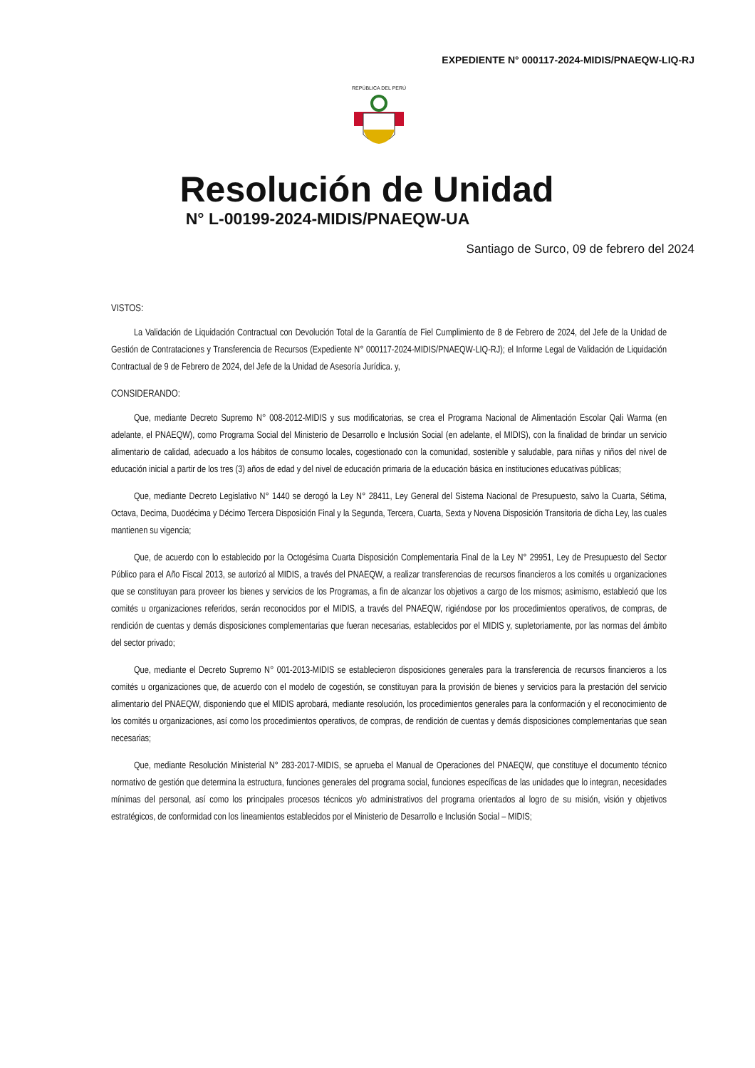EXPEDIENTE N° 000117-2024-MIDIS/PNAEQW-LIQ-RJ
REPÚBLICA DEL PERÚ
Resolución de Unidad
N° L-00199-2024-MIDIS/PNAEQW-UA
Santiago de Surco, 09 de febrero del 2024
VISTOS:
La Validación de Liquidación Contractual con Devolución Total de la Garantía de Fiel Cumplimiento de 8 de Febrero de 2024, del Jefe de la Unidad de Gestión de Contrataciones y Transferencia de Recursos (Expediente N° 000117-2024-MIDIS/PNAEQW-LIQ-RJ); el Informe Legal de Validación de Liquidación Contractual de 9 de Febrero de 2024, del Jefe de la Unidad de Asesoría Jurídica. y,
CONSIDERANDO:
Que, mediante Decreto Supremo N° 008-2012-MIDIS y sus modificatorias, se crea el Programa Nacional de Alimentación Escolar Qali Warma (en adelante, el PNAEQW), como Programa Social del Ministerio de Desarrollo e Inclusión Social (en adelante, el MIDIS), con la finalidad de brindar un servicio alimentario de calidad, adecuado a los hábitos de consumo locales, cogestionado con la comunidad, sostenible y saludable, para niñas y niños del nivel de educación inicial a partir de los tres (3) años de edad y del nivel de educación primaria de la educación básica en instituciones educativas públicas;
Que, mediante Decreto Legislativo N° 1440 se derogó la Ley N° 28411, Ley General del Sistema Nacional de Presupuesto, salvo la Cuarta, Sétima, Octava, Decima, Duodécima y Décimo Tercera Disposición Final y la Segunda, Tercera, Cuarta, Sexta y Novena Disposición Transitoria de dicha Ley, las cuales mantienen su vigencia;
Que, de acuerdo con lo establecido por la Octogésima Cuarta Disposición Complementaria Final de la Ley N° 29951, Ley de Presupuesto del Sector Público para el Año Fiscal 2013, se autorizó al MIDIS, a través del PNAEQW, a realizar transferencias de recursos financieros a los comités u organizaciones que se constituyan para proveer los bienes y servicios de los Programas, a fin de alcanzar los objetivos a cargo de los mismos; asimismo, estableció que los comités u organizaciones referidos, serán reconocidos por el MIDIS, a través del PNAEQW, rigiéndose por los procedimientos operativos, de compras, de rendición de cuentas y demás disposiciones complementarias que fueran necesarias, establecidos por el MIDIS y, supletoriamente, por las normas del ámbito del sector privado;
Que, mediante el Decreto Supremo N° 001-2013-MIDIS se establecieron disposiciones generales para la transferencia de recursos financieros a los comités u organizaciones que, de acuerdo con el modelo de cogestión, se constituyan para la provisión de bienes y servicios para la prestación del servicio alimentario del PNAEQW, disponiendo que el MIDIS aprobará, mediante resolución, los procedimientos generales para la conformación y el reconocimiento de los comités u organizaciones, así como los procedimientos operativos, de compras, de rendición de cuentas y demás disposiciones complementarias que sean necesarias;
Que, mediante Resolución Ministerial N° 283-2017-MIDIS, se aprueba el Manual de Operaciones del PNAEQW, que constituye el documento técnico normativo de gestión que determina la estructura, funciones generales del programa social, funciones específicas de las unidades que lo integran, necesidades mínimas del personal, así como los principales procesos técnicos y/o administrativos del programa orientados al logro de su misión, visión y objetivos estratégicos, de conformidad con los lineamientos establecidos por el Ministerio de Desarrollo e Inclusión Social – MIDIS;